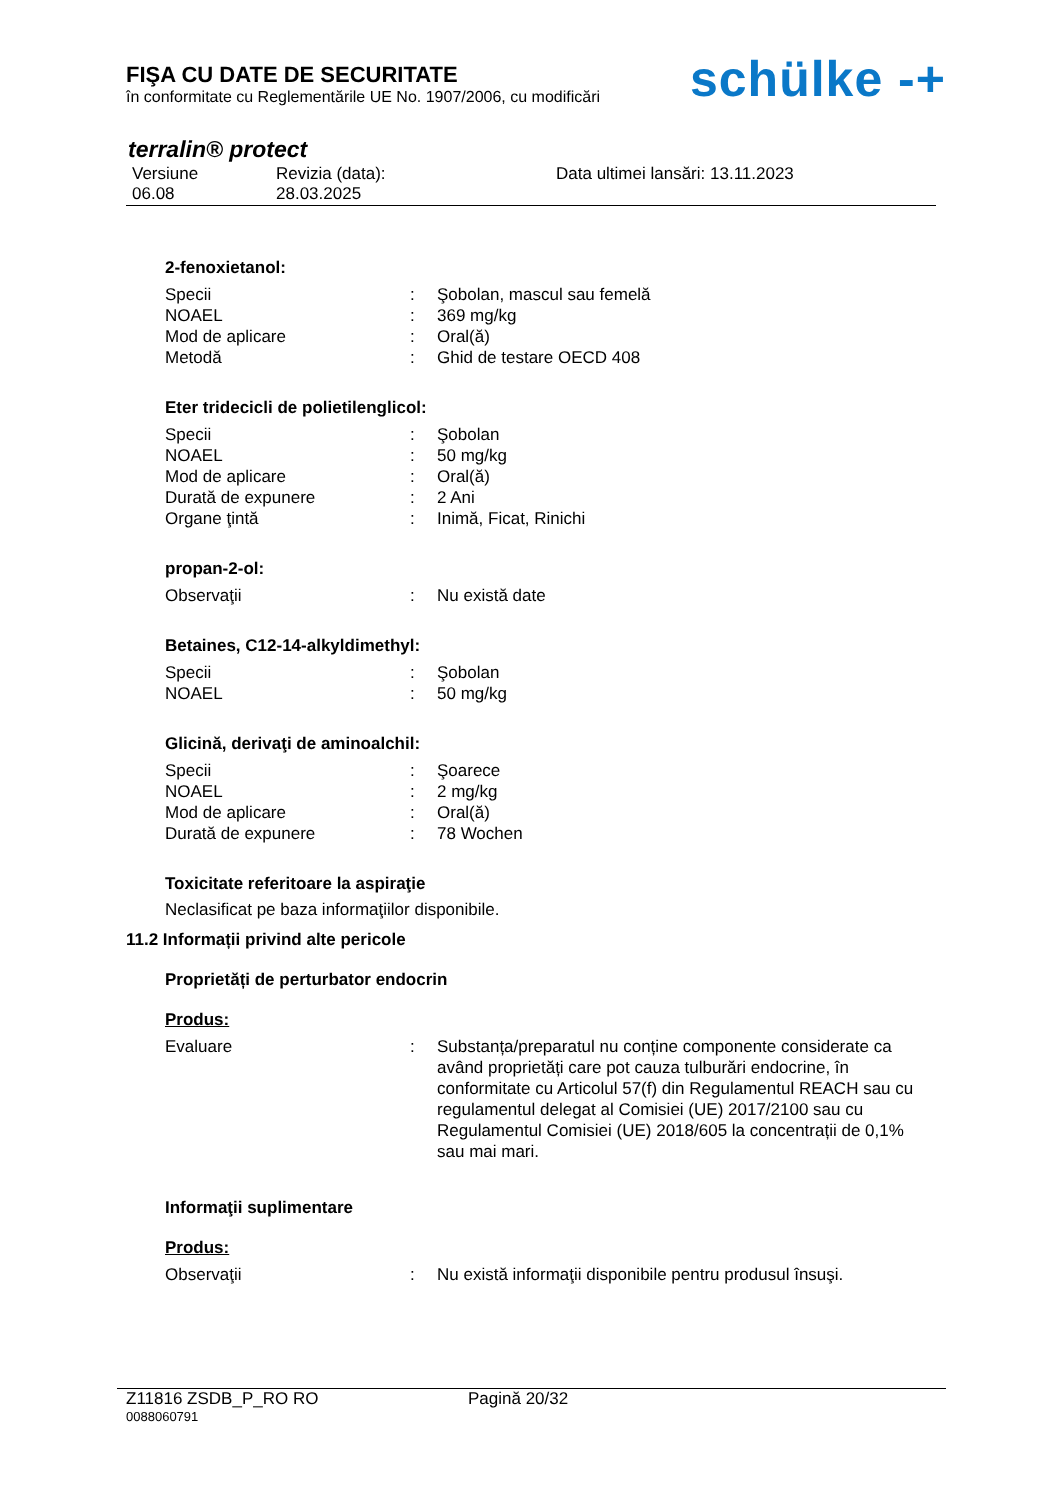FIŞA CU DATE DE SECURITATE
în conformitate cu Reglementările UE No. 1907/2006, cu modificări
schülke -+
terralin® protect
Versiune
06.08
Revizia (data):
28.03.2025
Data ultimei lansări: 13.11.2023
2-fenoxietanol:
Specii : Şobolan, mascul sau femelă
NOAEL : 369 mg/kg
Mod de aplicare : Oral(ă)
Metodă : Ghid de testare OECD 408
Eter tridecicli de polietilenglicol:
Specii : Şobolan
NOAEL : 50 mg/kg
Mod de aplicare : Oral(ă)
Durată de expunere : 2 Ani
Organe ţintă : Inimă, Ficat, Rinichi
propan-2-ol:
Observaţii : Nu există date
Betaines, C12-14-alkyldimethyl:
Specii : Şobolan
NOAEL : 50 mg/kg
Glicină, derivaţi de aminoalchil:
Specii : Şoarece
NOAEL : 2 mg/kg
Mod de aplicare : Oral(ă)
Durată de expunere : 78 Wochen
Toxicitate referitoare la aspiraţie
Neclasificat pe baza informaţiilor disponibile.
11.2 Informații privind alte pericole
Proprietăți de perturbator endocrin
Produs:
Evaluare : Substanța/preparatul nu conține componente considerate ca având proprietăți care pot cauza tulburări endocrine, în conformitate cu Articolul 57(f) din Regulamentul REACH sau cu regulamentul delegat al Comisiei (UE) 2017/2100 sau cu Regulamentul Comisiei (UE) 2018/605 la concentrații de 0,1% sau mai mari.
Informaţii suplimentare
Produs:
Observaţii : Nu există informaţii disponibile pentru produsul însuşi.
Z11816 ZSDB_P_RO RO Pagină 20/32
0088060791